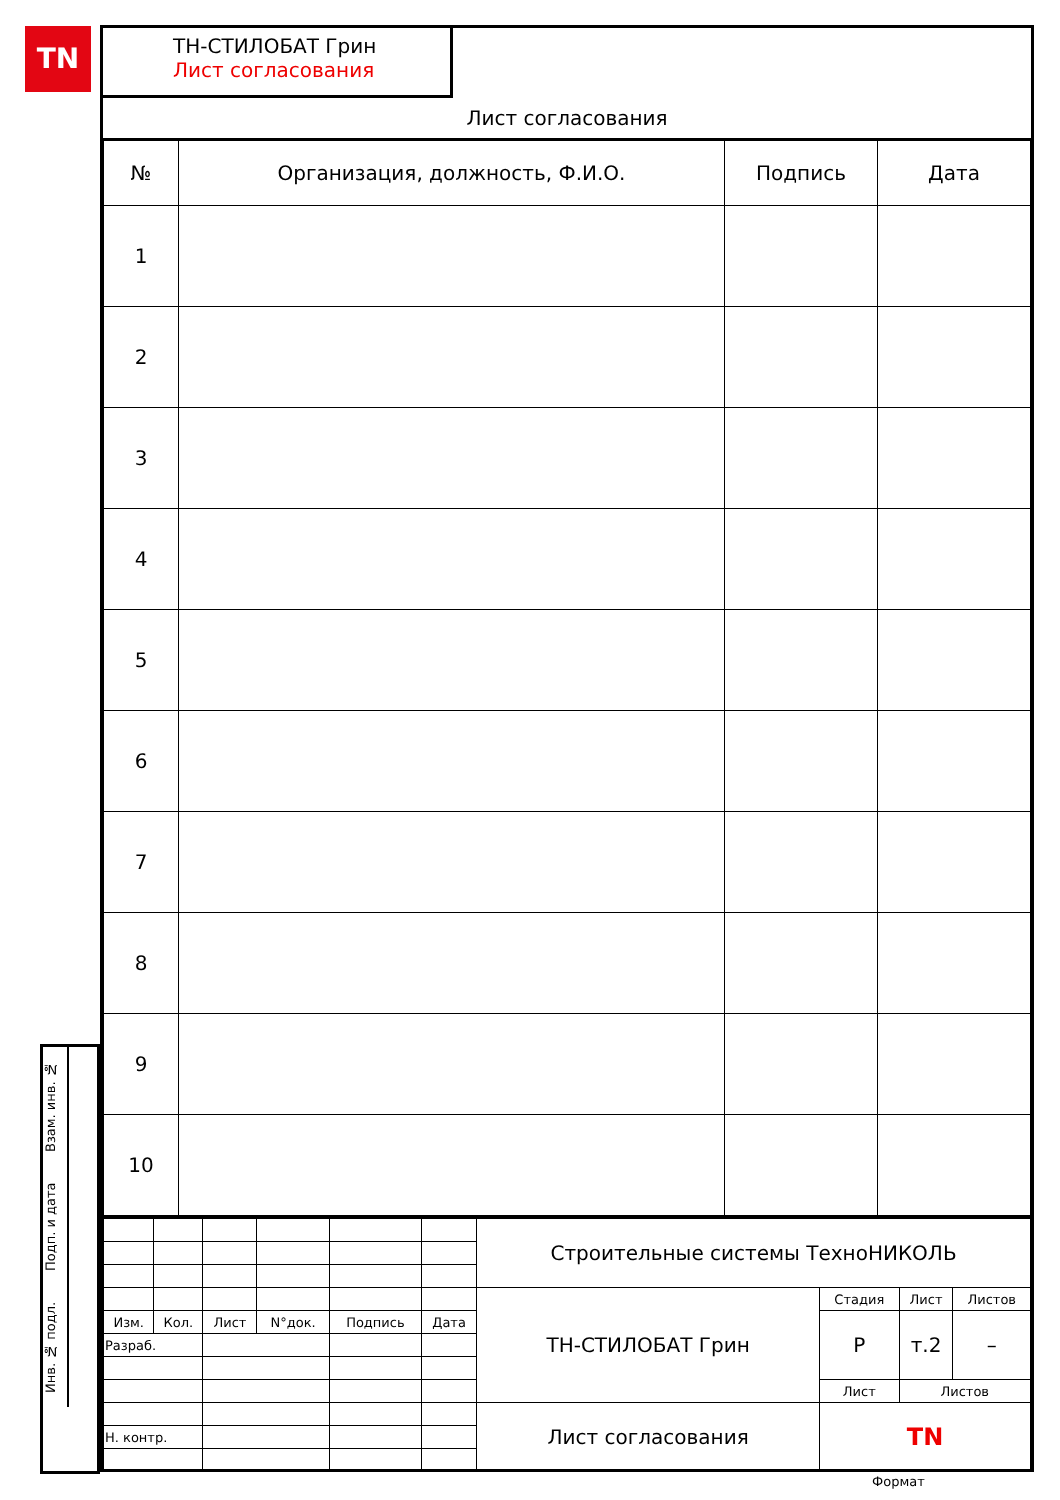TN
Взам. инв. №
Подп. и дата
Инв. № подл.
ТН-СТИЛОБАТ Грин
Лист согласования
Лист согласования
| № | Организация, должность, Ф.И.О. | Подпись | Дата |
| --- | --- | --- | --- |
| 1 | | | |
| 2 | | | |
| 3 | | | |
| 4 | | | |
| 5 | | | |
| 6 | | | |
| 7 | | | |
| 8 | | | |
| 9 | | | |
| 10 | | | |
| | | | | | | Строительные системы ТехноНИКОЛЬ | | | |
| | | | | | | ТН-СТИЛОБАТ Грин | Стадия | Лист | Листов |
| Изм. | Кол. | Лист | N°док. | Подпись | Дата | | Р | т.2 | – |
| Разраб. | | | | | | | | | |
| | | | | | | | Лист | Листов | |
| | | | | | | Лист согласования | TN | | |
| Н. контр. | | | | | | | | | |
Формат